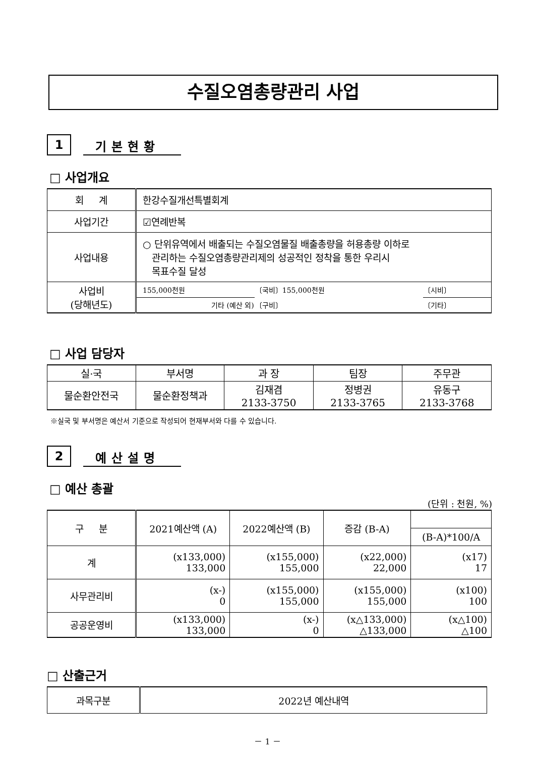수질오염총량관리 사업
1
기본현황
□ 사업개요
| 회 계 | 한강수질개선특별회계 | | |
| 사업기간 | ☑연례반복 | | |
| 사업내용 | ○ 단위유역에서 배출되는 수질오염물질 배출총량을 허용총량 이하로 관리하는 수질오염총량관리제의 성공적인 정착을 통한 우리시 목표수질 달성 | | |
| 사업비 (당해년도) | 155,000천원 | 〔국비〕155,000천원 | 〔시비〕 |
| | 기타 (예산 외) | 〔구비〕 | 〔기타〕 |
□ 사업 담당자
| 실·국 | 부서명 | 과 장 | 팀장 | 주무관 |
| 물순환안전국 | 물순환정책과 | 김재겸 2133-3750 | 정병권 2133-3765 | 유동구 2133-3768 |
※실국 및 부서명은 예산서 기준으로 작성되어 현재부서와 다를 수 있습니다.
2
예산설명
□ 예산 총괄
(단위 : 천원, %)
| 구 분 | 2021예산액 (A) | 2022예산액 (B) | 증감 (B-A) | |
| | | | | (B-A)*100/A |
| 계 | (x133,000) 133,000 | (x155,000) 155,000 | (x22,000) 22,000 | (x17) 17 |
| 사무관리비 | (x-) 0 | (x155,000) 155,000 | (x155,000) 155,000 | (x100) 100 |
| 공공운영비 | (x133,000) 133,000 | (x-) 0 | (x△133,000) △133,000 | (x△100) △100 |
□ 산출근거
| 과목구분 | 2022년 예산내역 |
－ 1 －